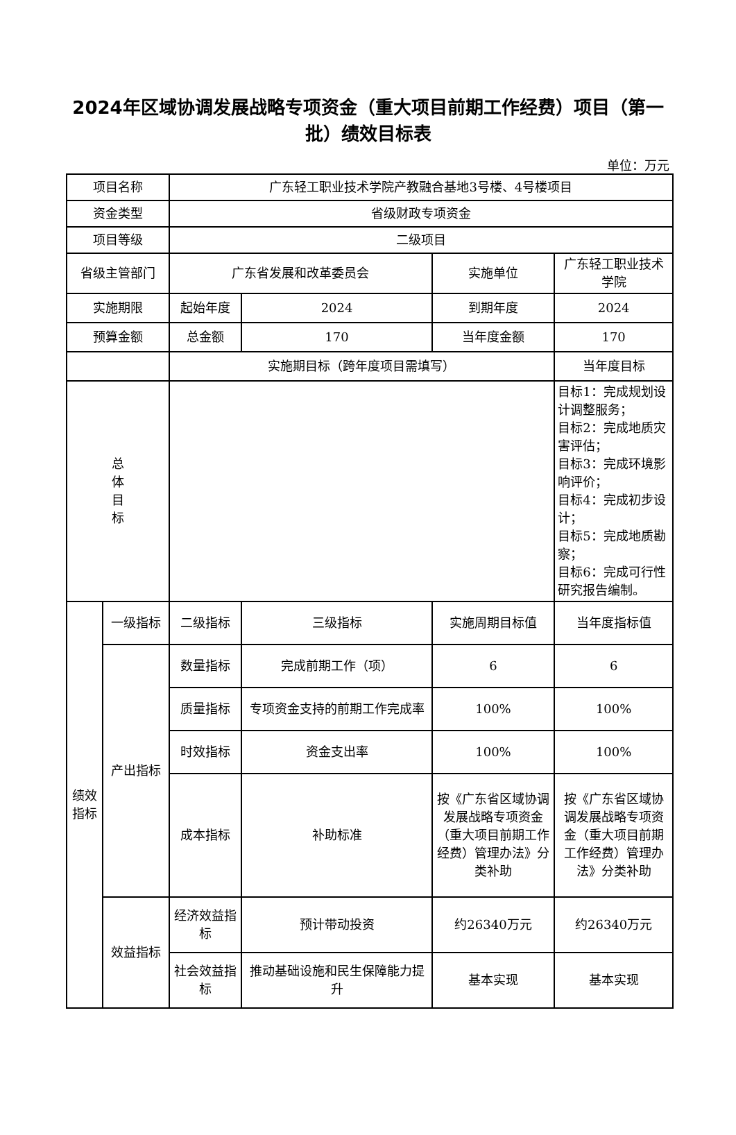2024年区域协调发展战略专项资金（重大项目前期工作经费）项目（第一批）绩效目标表
单位：万元
| 项目名称 | | 广东轻工职业技术学院产教融合基地3号楼、4号楼项目 | | | |
| 资金类型 | | 省级财政专项资金 | | | |
| 项目等级 | | 二级项目 | | | |
| 省级主管部门 | | 广东省发展和改革委员会 | | 实施单位 | 广东轻工职业技术学院 |
| 实施期限 | | 起始年度 | 2024 | 到期年度 | 2024 |
| 预算金额 | | 总金额 | 170 | 当年度金额 | 170 |
| | | 实施期目标（跨年度项目需填写） | | | 当年度目标 |
| 总 体 目 标 | | | | | 目标1：完成规划设计调整服务； 目标2：完成地质灾害评估； 目标3：完成环境影响评价； 目标4：完成初步设计； 目标5：完成地质勘察； 目标6：完成可行性研究报告编制。 |
| 绩效 指标 | 一级指标 | 二级指标 | 三级指标 | 实施周期目标值 | 当年度指标值 |
| | 产出指标 | 数量指标 | 完成前期工作（项） | 6 | 6 |
| | | 质量指标 | 专项资金支持的前期工作完成率 | 100% | 100% |
| | | 时效指标 | 资金支出率 | 100% | 100% |
| | | 成本指标 | 补助标准 | 按《广东省区域协调发展战略专项资金（重大项目前期工作经费）管理办法》分类补助 | 按《广东省区域协调发展战略专项资金（重大项目前期工作经费）管理办法》分类补助 |
| | 效益指标 | 经济效益指标 | 预计带动投资 | 约26340万元 | 约26340万元 |
| | | 社会效益指标 | 推动基础设施和民生保障能力提升 | 基本实现 | 基本实现 |